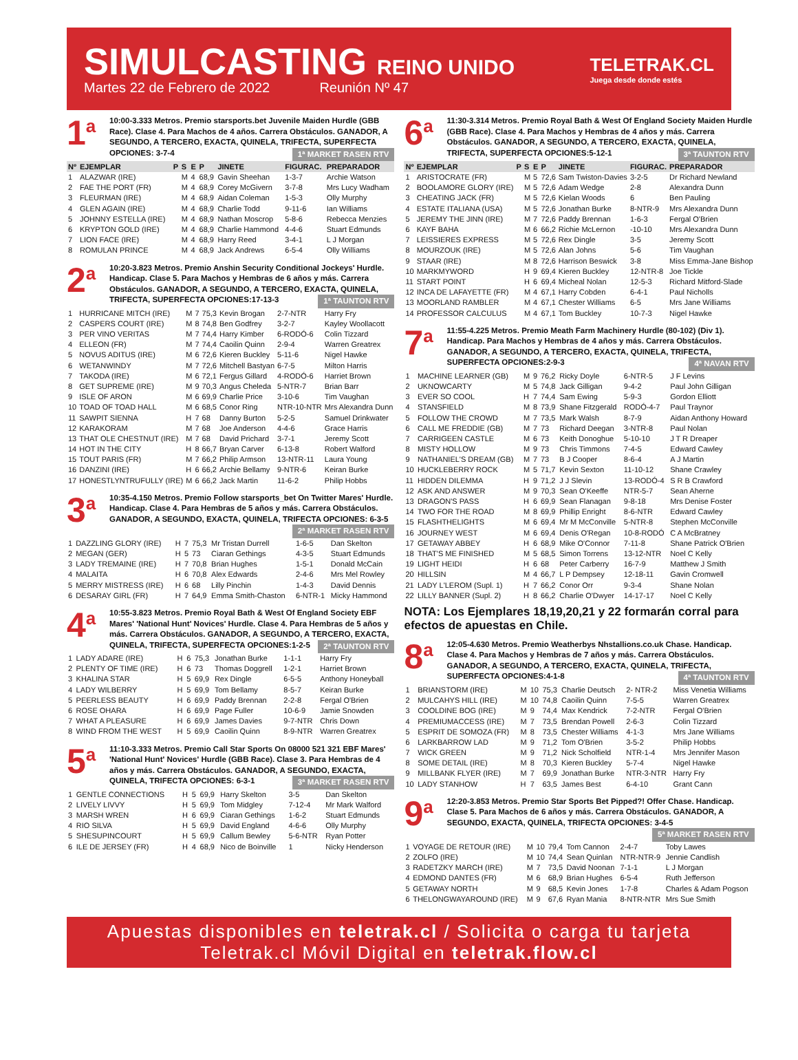SIMULCASTING REINO UNIDO
Martes 22 de Febrero de 2022 Reunión Nº 47
TELETRAK.CL
Juega desde donde estés
1<sup>a</sup>
10:00-3.333 Metros. Premio starsports.bet Juvenile Maiden Hurdle (GBB Race). Clase 4. Para Machos de 4 años. Carrera Obstáculos. GANADOR, A SEGUNDO, A TERCERO, EXACTA, QUINELA, TRIFECTA, SUPERFECTA
OPCIONES: 3-7-4 1ª MARKET RASEN RTV
| Nº | EJEMPLAR | P | S | E | P | JINETE | FIGURAC. | PREPARADOR |
| --- | --- | --- | --- | --- | --- | --- | --- | --- |
| 1 | ALAZWAR (IRE) | | M | 4 | 68,9 | Gavin Sheehan | 1-3-7 | Archie Watson |
| 2 | FAE THE PORT (FR) | | M | 4 | 68,9 | Corey McGivern | 3-7-8 | Mrs Lucy Wadham |
| 3 | FLEURMAN (IRE) | | M | 4 | 68,9 | Aidan Coleman | 1-5-3 | Olly Murphy |
| 4 | GLEN AGAIN (IRE) | | M | 4 | 68,9 | Charlie Todd | 9-11-6 | Ian Williams |
| 5 | JOHNNY ESTELLA (IRE) | | M | 4 | 68,9 | Nathan Moscrop | 5-8-6 | Rebecca Menzies |
| 6 | KRYPTON GOLD (IRE) | | M | 4 | 68,9 | Charlie Hammond | 4-4-6 | Stuart Edmunds |
| 7 | LION FACE (IRE) | | M | 4 | 68,9 | Harry Reed | 3-4-1 | L J Morgan |
| 8 | ROMULAN PRINCE | | M | 4 | 68,9 | Jack Andrews | 6-5-4 | Olly Williams |
2<sup>a</sup>
10:20-3.823 Metros. Premio Anshin Security Conditional Jockeys' Hurdle. Handicap. Clase 5. Para Machos y Hembras de 6 años y más. Carrera Obstáculos. GANADOR, A SEGUNDO, A TERCERO, EXACTA, QUINELA, TRIFECTA, SUPERFECTA OPCIONES:17-13-3 1ª TAUNTON RTV
| 1 | HURRICANE MITCH (IRE) | M | 7 | 75,3 | Kevin Brogan | 2-7-NTR | Harry Fry |
| 2 | CASPERS COURT (IRE) | M | 8 | 74,8 | Ben Godfrey | 3-2-7 | Kayley Woollacott |
| 3 | PER VINO VERITAS | M | 7 | 74,4 | Harry Kimber | 6-RODÓ-6 | Colin Tizzard |
| 4 | ELLEON (FR) | M | 7 | 74,4 | Caoilin Quinn | 2-9-4 | Warren Greatrex |
| 5 | NOVUS ADITUS (IRE) | M | 6 | 72,6 | Kieren Buckley | 5-11-6 | Nigel Hawke |
| 6 | WETANWINDY | M | 7 | 72,6 | Mitchell Bastyan | 6-7-5 | Milton Harris |
| 7 | TAKODA (IRE) | M | 6 | 72,1 | Fergus Gillard | 4-RODÓ-6 | Harriet Brown |
| 8 | GET SUPREME (IRE) | M | 9 | 70,3 | Angus Cheleda | 5-NTR-7 | Brian Barr |
| 9 | ISLE OF ARON | M | 6 | 69,9 | Charlie Price | 3-10-6 | Tim Vaughan |
| 10 | TOAD OF TOAD HALL | M | 6 | 68,5 | Conor Ring | NTR-10-NTR | Mrs Alexandra Dunn |
| 11 | SAWPIT SIENNA | H | 7 | 68 | Danny Burton | 5-2-5 | Samuel Drinkwater |
| 12 | KARAKORAM | M | 7 | 68 | Joe Anderson | 4-4-6 | Grace Harris |
| 13 | THAT OLE CHESTNUT (IRE) | M | 7 | 68 | David Prichard | 3-7-1 | Jeremy Scott |
| 14 | HOT IN THE CITY | H | 8 | 66,7 | Bryan Carver | 6-13-8 | Robert Walford |
| 15 | TOUT PARIS (FR) | M | 7 | 66,2 | Philip Armson | 13-NTR-11 | Laura Young |
| 16 | DANZINI (IRE) | H | 6 | 66,2 | Archie Bellamy | 9-NTR-6 | Keiran Burke |
| 17 | HONESTLYNTRUFULLY (IRE) | M | 6 | 66,2 | Jack Martin | 11-6-2 | Philip Hobbs |
3<sup>a</sup>
10:35-4.150 Metros. Premio Follow starsports_bet On Twitter Mares' Hurdle. Handicap. Clase 4. Para Hembras de 5 años y más. Carrera Obstáculos. GANADOR, A SEGUNDO, EXACTA, QUINELA, TRIFECTA OPCIONES: 6-3-5 2ª MARKET RASEN RTV
| 1 | DAZZLING GLORY (IRE) | H | 7 | 75,3 | Mr Tristan Durrell | 1-6-5 | Dan Skelton |
| 2 | MEGAN (GER) | H | 5 | 73 | Ciaran Gethings | 4-3-5 | Stuart Edmunds |
| 3 | LADY TREMAINE (IRE) | H | 7 | 70,8 | Brian Hughes | 1-5-1 | Donald McCain |
| 4 | MALAITA | H | 6 | 70,8 | Alex Edwards | 2-4-6 | Mrs Mel Rowley |
| 5 | MERRY MISTRESS (IRE) | H | 6 | 68 | Lilly Pinchin | 1-4-3 | David Dennis |
| 6 | DESARAY GIRL (FR) | H | 7 | 64,9 | Emma Smith-Chaston | 6-NTR-1 | Micky Hammond |
4<sup>a</sup>
10:55-3.823 Metros. Premio Royal Bath & West Of England Society EBF Mares' 'National Hunt' Novices' Hurdle. Clase 4. Para Hembras de 5 años y más. Carrera Obstáculos. GANADOR, A SEGUNDO, A TERCERO, EXACTA, QUINELA, TRIFECTA, SUPERFECTA OPCIONES:1-2-5 2ª TAUNTON RTV
| 1 | LADY ADARE (IRE) | H | 6 | 75,3 | Jonathan Burke | 1-1-1 | Harry Fry |
| 2 | PLENTY OF TIME (IRE) | H | 6 | 73 | Thomas Doggrell | 1-2-1 | Harriet Brown |
| 3 | KHALINA STAR | H | 5 | 69,9 | Rex Dingle | 6-5-5 | Anthony Honeyball |
| 4 | LADY WILBERRY | H | 5 | 69,9 | Tom Bellamy | 8-5-7 | Keiran Burke |
| 5 | PEERLESS BEAUTY | H | 6 | 69,9 | Paddy Brennan | 2-2-8 | Fergal O'Brien |
| 6 | ROSE OHARA | H | 6 | 69,9 | Page Fuller | 10-6-9 | Jamie Snowden |
| 7 | WHAT A PLEASURE | H | 6 | 69,9 | James Davies | 9-7-NTR | Chris Down |
| 8 | WIND FROM THE WEST | H | 5 | 69,9 | Caoilin Quinn | 8-9-NTR | Warren Greatrex |
5<sup>a</sup>
11:10-3.333 Metros. Premio Call Star Sports On 08000 521 321 EBF Mares' 'National Hunt' Novices' Hurdle (GBB Race). Clase 3. Para Hembras de 4 años y más. Carrera Obstáculos. GANADOR, A SEGUNDO, EXACTA, QUINELA, TRIFECTA OPCIONES: 6-3-1 3ª MARKET RASEN RTV
| 1 | GENTLE CONNECTIONS | H | 5 | 69,9 | Harry Skelton | 3-5 | Dan Skelton |
| 2 | LIVELY LIVVY | H | 5 | 69,9 | Tom Midgley | 7-12-4 | Mr Mark Walford |
| 3 | MARSH WREN | H | 6 | 69,9 | Ciaran Gethings | 1-6-2 | Stuart Edmunds |
| 4 | RIO SILVA | H | 5 | 69,9 | David England | 4-6-6 | Olly Murphy |
| 5 | SHESUPINCOURT | H | 5 | 69,9 | Callum Bewley | 5-6-NTR | Ryan Potter |
| 6 | ILE DE JERSEY (FR) | H | 4 | 68,9 | Nico de Boinville | 1 | Nicky Henderson |
6<sup>a</sup>
11:30-3.314 Metros. Premio Royal Bath & West Of England Society Maiden Hurdle (GBB Race). Clase 4. Para Machos y Hembras de 4 años y más. Carrera Obstáculos. GANADOR, A SEGUNDO, A TERCERO, EXACTA, QUINELA, TRIFECTA, SUPERFECTA OPCIONES:5-12-1 3ª TAUNTON RTV
| Nº | EJEMPLAR | P | S | E | P | JINETE | FIGURAC. | PREPARADOR |
| --- | --- | --- | --- | --- | --- | --- | --- | --- |
| 1 | ARISTOCRATE (FR) | | M | 5 | 72,6 | Sam Twiston-Davies | 3-2-5 | Dr Richard Newland |
| 2 | BOOLAMORE GLORY (IRE) | | M | 5 | 72,6 | Adam Wedge | 2-8 | Alexandra Dunn |
| 3 | CHEATING JACK (FR) | | M | 5 | 72,6 | Kielan Woods | 6 | Ben Pauling |
| 4 | ESTATE ITALIANA (USA) | | M | 5 | 72,6 | Jonathan Burke | 8-NTR-9 | Mrs Alexandra Dunn |
| 5 | JEREMY THE JINN (IRE) | | M | 7 | 72,6 | Paddy Brennan | 1-6-3 | Fergal O'Brien |
| 6 | KAYF BAHA | | M | 6 | 66,2 | Richie McLernon | -10-10 | Mrs Alexandra Dunn |
| 7 | LEISSIERES EXPRESS | | M | 5 | 72,6 | Rex Dingle | 3-5 | Jeremy Scott |
| 8 | MOURZOUK (IRE) | | M | 5 | 72,6 | Alan Johns | 5-6 | Tim Vaughan |
| 9 | STAAR (IRE) | | M | 8 | 72,6 | Harrison Beswick | 3-8 | Miss Emma-Jane Bishop |
| 10 | MARKMYWORD | | H | 9 | 69,4 | Kieren Buckley | 12-NTR-8 | Joe Tickle |
| 11 | START POINT | | H | 6 | 69,4 | Micheal Nolan | 12-5-3 | Richard Mitford-Slade |
| 12 | INCA DE LAFAYETTE (FR) | | M | 4 | 67,1 | Harry Cobden | 6-4-1 | Paul Nicholls |
| 13 | MOORLAND RAMBLER | | M | 4 | 67,1 | Chester Williams | 6-5 | Mrs Jane Williams |
| 14 | PROFESSOR CALCULUS | | M | 4 | 67,1 | Tom Buckley | 10-7-3 | Nigel Hawke |
7<sup>a</sup>
11:55-4.225 Metros. Premio Meath Farm Machinery Hurdle (80-102) (Div 1). Handicap. Para Machos y Hembras de 4 años y más. Carrera Obstáculos. GANADOR, A SEGUNDO, A TERCERO, EXACTA, QUINELA, TRIFECTA, SUPERFECTA OPCIONES:2-9-3 4ª NAVAN RTV
| 1 | MACHINE LEARNER (GB) | M | 9 | 76,2 | Ricky Doyle | 6-NTR-5 | J F Levins |
| 2 | UKNOWCARTY | M | 5 | 74,8 | Jack Gilligan | 9-4-2 | Paul John Gilligan |
| 3 | EVER SO COOL | H | 7 | 74,4 | Sam Ewing | 5-9-3 | Gordon Elliott |
| 4 | STANSFIELD | M | 8 | 73,9 | Shane Fitzgerald | RODÓ-4-7 | Paul Traynor |
| 5 | FOLLOW THE CROWD | M | 7 | 73,5 | Mark Walsh | 8-7-9 | Aidan Anthony Howard |
| 6 | CALL ME FREDDIE (GB) | M | 7 | 73 | Richard Deegan | 3-NTR-8 | Paul Nolan |
| 7 | CARRIGEEN CASTLE | M | 6 | 73 | Keith Donoghue | 5-10-10 | J T R Dreaper |
| 8 | MISTY HOLLOW | M | 9 | 73 | Chris Timmons | 7-4-5 | Edward Cawley |
| 9 | NATHANIEL'S DREAM (GB) | M | 7 | 73 | B J Cooper | 8-6-4 | A J Martin |
| 10 | HUCKLEBERRY ROCK | M | 5 | 71,7 | Kevin Sexton | 11-10-12 | Shane Crawley |
| 11 | HIDDEN DILEMMA | H | 9 | 71,2 | J J Slevin | 13-RODÓ-4 | S R B Crawford |
| 12 | ASK AND ANSWER | M | 9 | 70,3 | Sean O'Keeffe | NTR-5-7 | Sean Aherne |
| 13 | DRAGON'S PASS | H | 6 | 69,9 | Sean Flanagan | 9-8-18 | Mrs Denise Foster |
| 14 | TWO FOR THE ROAD | M | 8 | 69,9 | Phillip Enright | 8-6-NTR | Edward Cawley |
| 15 | FLASHTHELIGHTS | M | 6 | 69,4 | Mr M McConville | 5-NTR-8 | Stephen McConville |
| 16 | JOURNEY WEST | M | 6 | 69,4 | Denis O'Regan | 10-8-RODÓ | C A McBratney |
| 17 | GETAWAY ABBEY | H | 6 | 68,9 | Mike O'Connor | 7-11-8 | Shane Patrick O'Brien |
| 18 | THAT'S ME FINISHED | M | 5 | 68,5 | Simon Torrens | 13-12-NTR | Noel C Kelly |
| 19 | LIGHT HEIDI | H | 6 | 68 | Peter Carberry | 16-7-9 | Matthew J Smith |
| 20 | HILLSIN | M | 4 | 66,7 | L P Dempsey | 12-18-11 | Gavin Cromwell |
| 21 | LADY L'LEROM (Supl. 1) | H | 7 | 66,2 | Conor Orr | 9-3-4 | Shane Nolan |
| 22 | LILLY BANNER (Supl. 2) | H | 8 | 66,2 | Charlie O'Dwyer | 14-17-17 | Noel C Kelly |
NOTA: Los Ejemplares 18,19,20,21 y 22 formarán corral para efectos de apuestas en Chile.
8<sup>a</sup>
12:05-4.630 Metros. Premio Weatherbys Nhstallions.co.uk Chase. Handicap. Clase 4. Para Machos y Hembras de 7 años y más. Carrera Obstáculos. GANADOR, A SEGUNDO, A TERCERO, EXACTA, QUINELA, TRIFECTA, SUPERFECTA OPCIONES:4-1-8 4ª TAUNTON RTV
| 1 | BRIANSTORM (IRE) | M | 10 | 75,3 | Charlie Deutsch | 2- NTR-2 | Miss Venetia Williams |
| 2 | MULCAHYS HILL (IRE) | M | 10 | 74,8 | Caoilin Quinn | 7-5-5 | Warren Greatrex |
| 3 | COOLDINE BOG (IRE) | M | 9 | 74,4 | Max Kendrick | 7-2-NTR | Fergal O'Brien |
| 4 | PREMIUMACCESS (IRE) | M | 7 | 73,5 | Brendan Powell | 2-6-3 | Colin Tizzard |
| 5 | ESPRIT DE SOMOZA (FR) | M | 8 | 73,5 | Chester Williams | 4-1-3 | Mrs Jane Williams |
| 6 | LARKBARROW LAD | M | 9 | 71,2 | Tom O'Brien | 3-5-2 | Philip Hobbs |
| 7 | WICK GREEN | M | 9 | 71,2 | Nick Scholfield | NTR-1-4 | Mrs Jennifer Mason |
| 8 | SOME DETAIL (IRE) | M | 8 | 70,3 | Kieren Buckley | 5-7-4 | Nigel Hawke |
| 9 | MILLBANK FLYER (IRE) | M | 7 | 69,9 | Jonathan Burke | NTR-3-NTR | Harry Fry |
| 10 | LADY STANHOW | H | 7 | 63,5 | James Best | 6-4-10 | Grant Cann |
9<sup>a</sup>
12:20-3.853 Metros. Premio Star Sports Bet Pipped?! Offer Chase. Handicap. Clase 5. Para Machos de 6 años y más. Carrera Obstáculos. GANADOR, A SEGUNDO, EXACTA, QUINELA, TRIFECTA OPCIONES: 3-4-5 5ª MARKET RASEN RTV
| 1 | VOYAGE DE RETOUR (IRE) | M | 10 | 79,4 | Tom Cannon | 2-4-7 | Toby Lawes |
| 2 | ZOLFO (IRE) | M | 10 | 74,4 | Sean Quinlan | NTR-NTR-9 | Jennie Candlish |
| 3 | RADETZKY MARCH (IRE) | M | 7 | 73,5 | David Noonan | 7-1-1 | L J Morgan |
| 4 | EDMOND DANTES (FR) | M | 6 | 68,9 | Brian Hughes | 6-5-4 | Ruth Jefferson |
| 5 | GETAWAY NORTH | M | 9 | 68,5 | Kevin Jones | 1-7-8 | Charles & Adam Pogson |
| 6 | THELONGWAYAROUND (IRE) | M | 9 | 67,6 | Ryan Mania | 8-NTR-NTR | Mrs Sue Smith |
Apuestas disponibles en teletrak.cl / Solicita o carga tu tarjeta Teletrak.cl Móvil Digital en teletrak.flow.cl